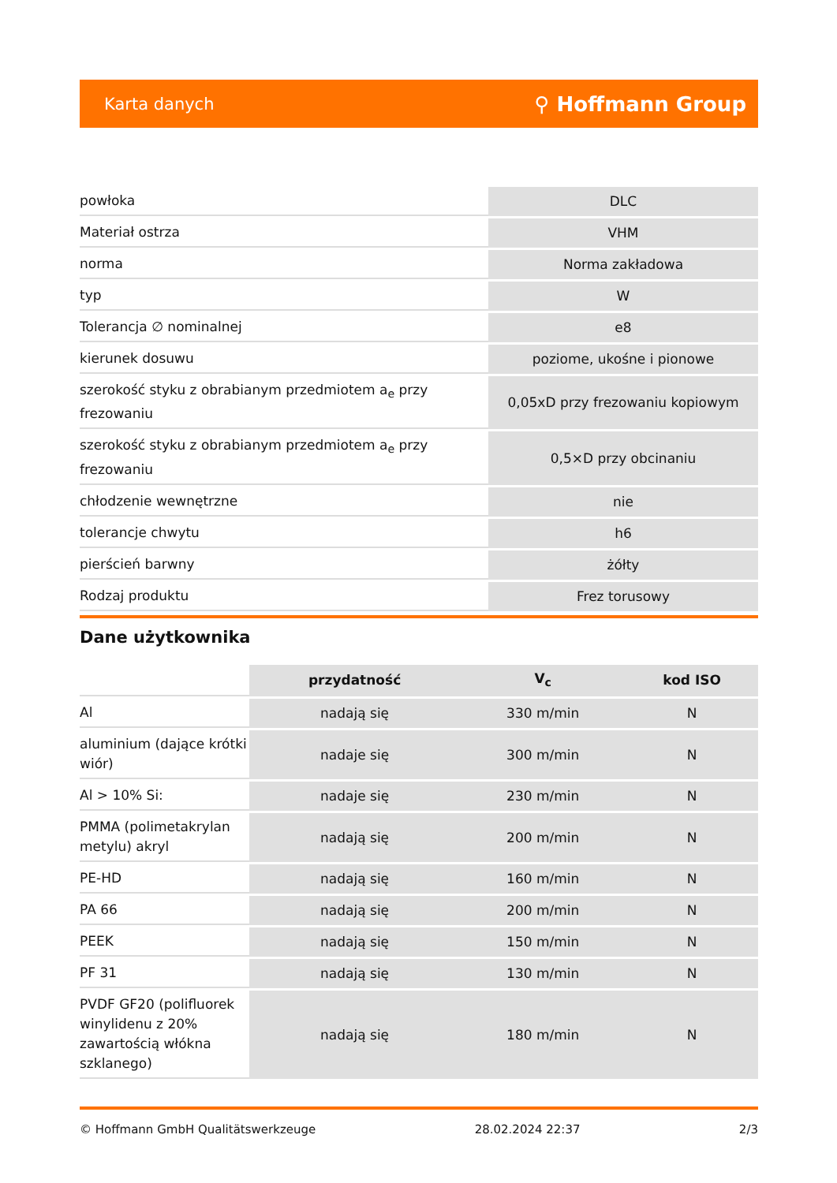Karta danych ⚲ Hoffmann Group
| powłoka | DLC |
| Materiał ostrza | VHM |
| norma | Norma zakładowa |
| typ | W |
| Tolerancja ∅ nominalnej | e8 |
| kierunek dosuwu | poziome, ukośne i pionowe |
| szerokość styku z obrabianym przedmiotem a<sub>e</sub> przy frezowaniu | 0,05xD przy frezowaniu kopiowym |
| szerokość styku z obrabianym przedmiotem a<sub>e</sub> przy frezowaniu | 0,5×D przy obcinaniu |
| chłodzenie wewnętrzne | nie |
| tolerancje chwytu | h6 |
| pierścień barwny | żółty |
| Rodzaj produktu | Frez torusowy |
Dane użytkownika
| | przydatność | V<sub>c</sub> | kod ISO |
| Al | nadają się | 330 m/min | N |
| aluminium (dające krótki wiór) | nadaje się | 300 m/min | N |
| Al > 10% Si: | nadaje się | 230 m/min | N |
| PMMA (polimetakrylan metylu) akryl | nadają się | 200 m/min | N |
| PE-HD | nadają się | 160 m/min | N |
| PA 66 | nadają się | 200 m/min | N |
| PEEK | nadają się | 150 m/min | N |
| PF 31 | nadają się | 130 m/min | N |
| PVDF GF20 (polifluorek winylidenu z 20% zawartością włókna szklanego) | nadają się | 180 m/min | N |
© Hoffmann GmbH Qualitätswerkzeuge 28.02.2024 22:37 2/3